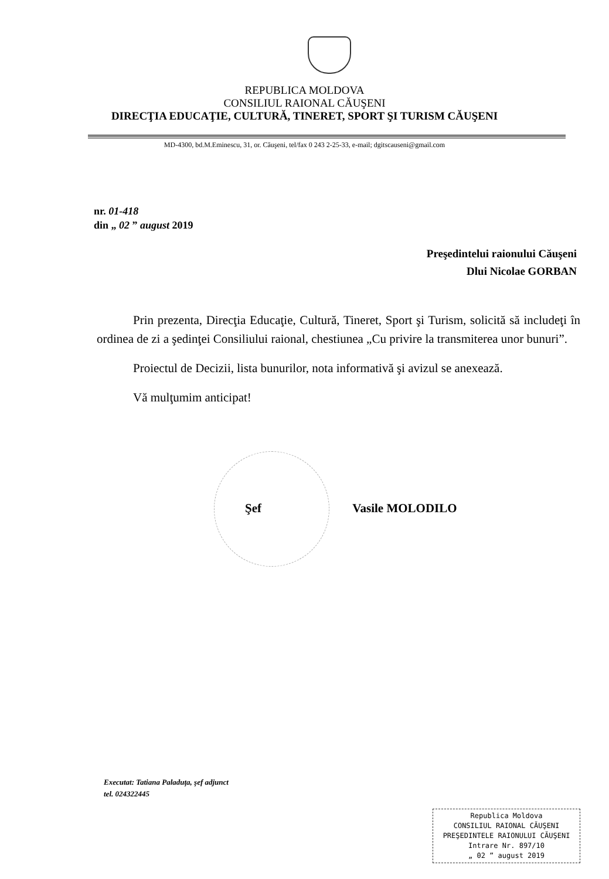REPUBLICA MOLDOVA
CONSILIUL RAIONAL CĂUŞENI
DIRECŢIA EDUCAŢIE, CULTURĂ, TINERET, SPORT ŞI TURISM CĂUŞENI
MD-4300, bd.M.Eminescu, 31, or. Căuşeni, tel/fax 0 243 2-25-33, e-mail; dgitscauseni@gmail.com
nr. 01-418
din „ 02 ” august 2019
Preşedintelui raionului Căuşeni
Dlui Nicolae GORBAN
Prin prezenta, Direcţia Educaţie, Cultură, Tineret, Sport şi Turism, solicită să includeţi în ordinea de zi a şedinţei Consiliului raional, chestiunea „Cu privire la transmiterea unor bunuri”.
Proiectul de Decizii, lista bunurilor, nota informativă şi avizul se anexează.
Vă mulţumim anticipat!
Şef Vasile MOLODILO
Executat: Tatiana Paladuţa, şef adjunct
tel. 024322445
Republica Moldova
CONSILIUL RAIONAL CĂUŞENI
PREŞEDINTELE RAIONULUI CĂUŞENI
Intrare Nr. 897/10
„ 02 ” august 2019